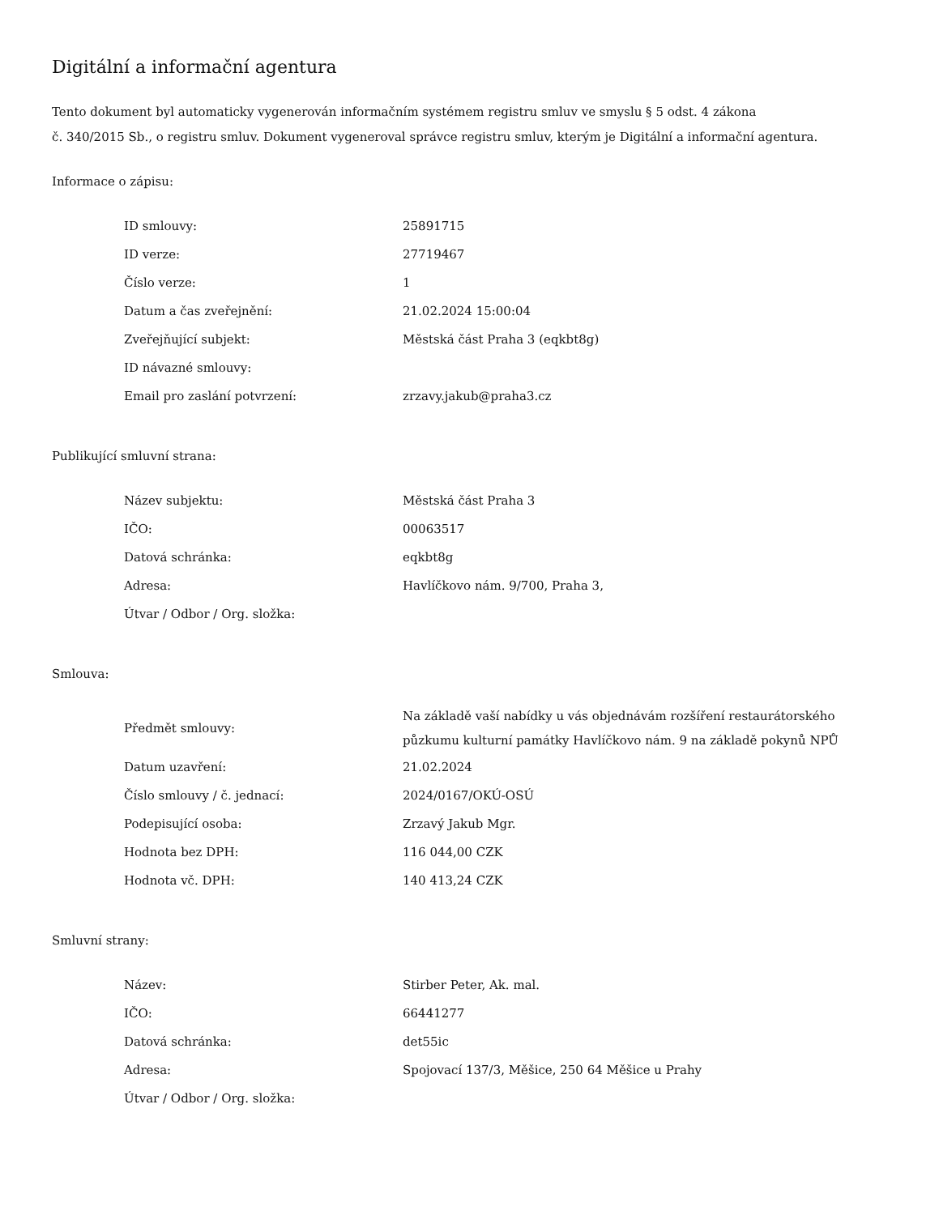Digitální a informační agentura
Tento dokument byl automaticky vygenerován informačním systémem registru smluv ve smyslu § 5 odst. 4 zákona
č. 340/2015 Sb., o registru smluv. Dokument vygeneroval správce registru smluv, kterým je Digitální a informační agentura.
Informace o zápisu:
| ID smlouvy: | 25891715 |
| ID verze: | 27719467 |
| Číslo verze: | 1 |
| Datum a čas zveřejnění: | 21.02.2024 15:00:04 |
| Zveřejňující subjekt: | Městská část Praha 3 (eqkbt8g) |
| ID návazné smlouvy: | |
| Email pro zaslání potvrzení: | zrzavy.jakub@praha3.cz |
Publikující smluvní strana:
| Název subjektu: | Městská část Praha 3 |
| IČO: | 00063517 |
| Datová schránka: | eqkbt8g |
| Adresa: | Havlíčkovo nám. 9/700, Praha 3, |
| Útvar / Odbor / Org. složka: | |
Smlouva:
| Předmět smlouvy: | Na základě vaší nabídky u vás objednávám rozšíření restaurátorského půzkumu kulturní památky Havlíčkovo nám. 9 na základě pokynů NPŮ |
| Datum uzavření: | 21.02.2024 |
| Číslo smlouvy / č. jednací: | 2024/0167/OKÚ-OSÚ |
| Podepisující osoba: | Zrzavý Jakub Mgr. |
| Hodnota bez DPH: | 116 044,00 CZK |
| Hodnota vč. DPH: | 140 413,24 CZK |
Smluvní strany:
| Název: | Stirber Peter, Ak. mal. |
| IČO: | 66441277 |
| Datová schránka: | det55ic |
| Adresa: | Spojovací 137/3, Měšice, 250 64 Měšice u Prahy |
| Útvar / Odbor / Org. složka: | |